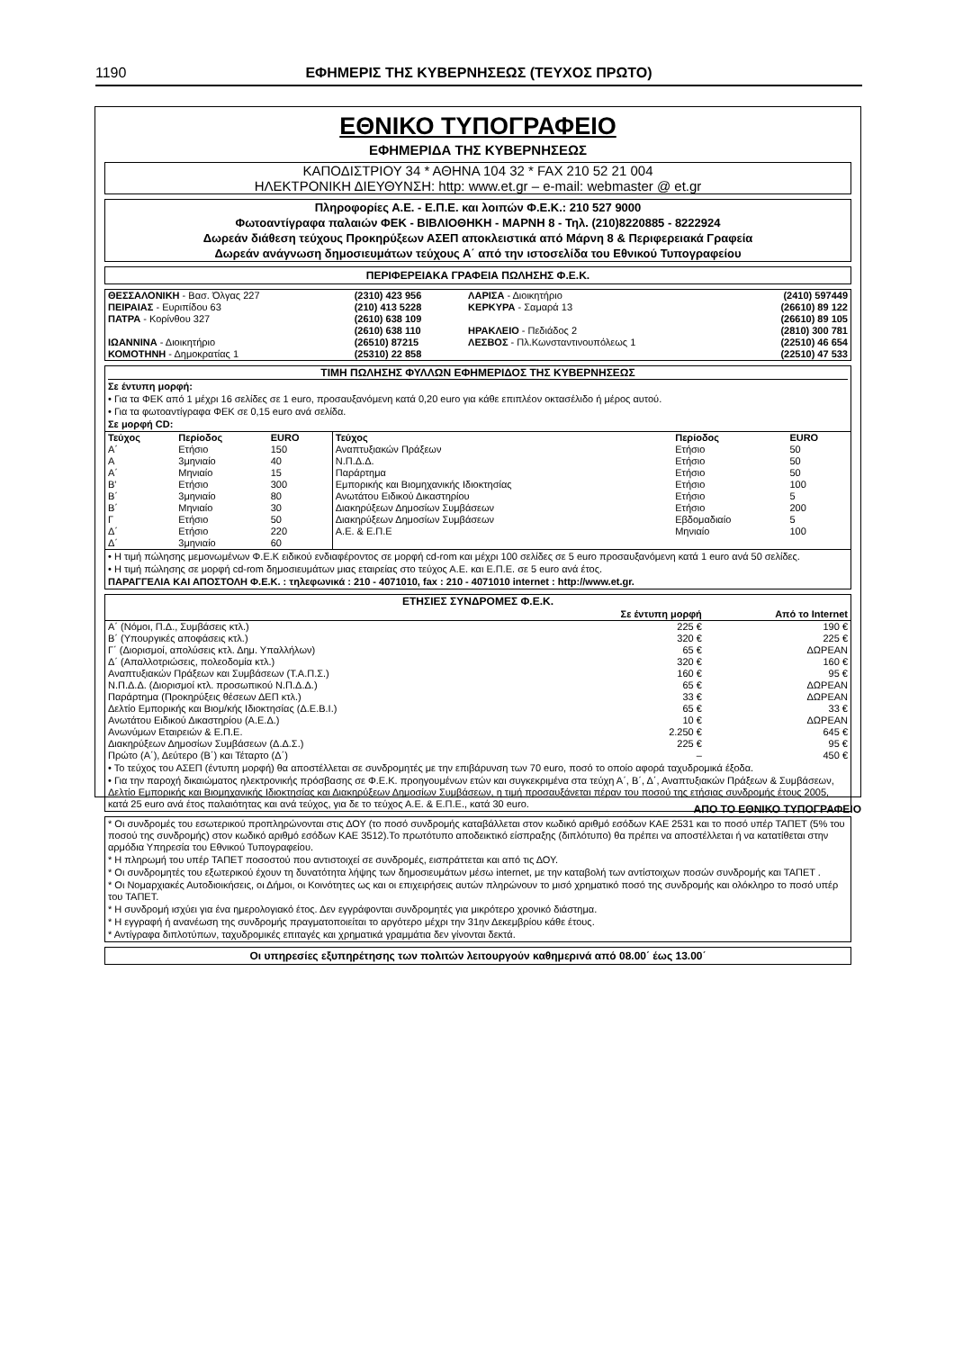1190 ΕΦΗΜΕΡΙΣ ΤΗΣ ΚΥΒΕΡΝΗΣΕΩΣ (ΤΕΥΧΟΣ ΠΡΩΤΟ)
ΕΘΝΙΚΟ ΤΥΠΟΓΡΑΦΕΙΟ
ΕΦΗΜΕΡΙΔΑ ΤΗΣ ΚΥΒΕΡΝΗΣΕΩΣ
ΚΑΠΟΔΙΣΤΡΙΟΥ 34 * ΑΘΗΝΑ 104 32 * FAX 210 52 21 004
ΗΛΕΚΤΡΟΝΙΚΗ ΔΙΕΥΘΥΝΣΗ: http: www.et.gr – e-mail: webmaster @ et.gr
Πληροφορίες Α.Ε. - Ε.Π.Ε. και λοιπών Φ.Ε.Κ.: 210 527 9000
Φωτοαντίγραφα παλαιών ΦΕΚ - ΒΙΒΛΙΟΘΗΚΗ - ΜΑΡΝΗ 8 - Τηλ. (210)8220885 - 8222924
Δωρεάν διάθεση τεύχους Προκηρύξεων ΑΣΕΠ αποκλειστικά από Μάρνη 8 & Περιφερειακά Γραφεία
Δωρεάν ανάγνωση δημοσιευμάτων τεύχους Α΄ από την ιστοσελίδα του Εθνικού Τυπογραφείου
ΠΕΡΙΦΕΡΕΙΑΚΑ ΓΡΑΦΕΙΑ ΠΩΛΗΣΗΣ Φ.Ε.Κ.
| ΘΕΣΣΑΛΟΝΙΚΗ - Βασ. Όλγας 227 | (2310) 423 956 | ΛΑΡΙΣΑ - Διοικητήριο | (2410) 597449 |
| ΠΕΙΡΑΙΑΣ - Ευριπίδου 63 | (210) 413 5228 | ΚΕΡΚΥΡΑ - Σαμαρά 13 | (26610) 89 122 |
| ΠΑΤΡΑ - Κορίνθου 327 | (2610) 638 109 | | (26610) 89 105 |
| | (2610) 638 110 | ΗΡΑΚΛΕΙΟ - Πεδιάδος 2 | (2810) 300 781 |
| ΙΩΑΝΝΙΝΑ - Διοικητήριο | (26510) 87215 | ΛΕΣΒΟΣ - Πλ.Κωνσταντινουπόλεως 1 | (22510) 46 654 |
| ΚΟΜΟΤΗΝΗ - Δημοκρατίας 1 | (25310) 22 858 | | (22510) 47 533 |
ΤΙΜΗ ΠΩΛΗΣΗΣ ΦΥΛΛΩΝ ΕΦΗΜΕΡΙΔΟΣ ΤΗΣ ΚΥΒΕΡΝΗΣΕΩΣ
Σε έντυπη μορφή:
• Για τα ΦΕΚ από 1 μέχρι 16 σελίδες σε 1 euro, προσαυξανόμενη κατά 0,20 euro για κάθε επιπλέον οκτασέλιδο ή μέρος αυτού.
• Για τα φωτοαντίγραφα ΦΕΚ σε 0,15 euro ανά σελίδα.
Σε μορφή CD:
| Τεύχος | Περίοδος | EURO | Τεύχος | Περίοδος | EURO |
| --- | --- | --- | --- | --- | --- |
| Α΄ | Ετήσιο | 150 | Αναπτυξιακών Πράξεων | Ετήσιο | 50 |
| Α | 3μηνιαίο | 40 | Ν.Π.Δ.Δ. | Ετήσιο | 50 |
| Α΄ | Μηνιαίο | 15 | Παράρτημα | Ετήσιο | 50 |
| Β' | Ετήσιο | 300 | Εμπορικής και Βιομηχανικής Ιδιοκτησίας | Ετήσιο | 100 |
| Β΄ | 3μηνιαίο | 80 | Ανωτάτου Ειδικού Δικαστηρίου | Ετήσιο | 5 |
| Β΄ | Μηνιαίο | 30 | Διακηρύξεων Δημοσίων Συμβάσεων | Ετήσιο | 200 |
| Γ | Ετήσιο | 50 | Διακηρύξεων Δημοσίων Συμβάσεων | Εβδομαδιαίο | 5 |
| Δ΄ | Ετήσιο | 220 | Α.Ε. & Ε.Π.Ε | Μηνιαίο | 100 |
| Δ΄ | 3μηνιαίο | 60 | | | |
• Η τιμή πώλησης μεμονωμένων Φ.Ε.Κ ειδικού ενδιαφέροντος σε μορφή cd-rom και μέχρι 100 σελίδες σε 5 euro προσαυξανόμενη κατά 1 euro ανά 50 σελίδες.
• Η τιμή πώλησης σε μορφή cd-rom δημοσιευμάτων μιας εταιρείας στο τεύχος Α.Ε. και Ε.Π.Ε. σε 5 euro ανά έτος.
ΠΑΡΑΓΓΕΛΙΑ ΚΑΙ ΑΠΟΣΤΟΛΗ Φ.Ε.Κ. : τηλεφωνικά : 210 - 4071010, fax : 210 - 4071010 internet : http://www.et.gr.
ΕΤΗΣΙΕΣ ΣΥΝΔΡΟΜΕΣ Φ.Ε.Κ.
| | Σε έντυπη μορφή | Από το Internet |
| --- | --- | --- |
| Α΄ (Νόμοι, Π.Δ., Συμβάσεις κτλ.) | 225 € | 190 € |
| Β΄ (Υπουργικές αποφάσεις κτλ.) | 320 € | 225 € |
| Γ΄ (Διορισμοί, απολύσεις κτλ. Δημ. Υπαλλήλων) | 65 € | ΔΩΡΕΑΝ |
| Δ΄ (Απαλλοτριώσεις, πολεοδομία κτλ.) | 320 € | 160 € |
| Αναπτυξιακών Πράξεων και Συμβάσεων (Τ.Α.Π.Σ.) | 160 € | 95 € |
| Ν.Π.Δ.Δ. (Διορισμοί κτλ. προσωπικού Ν.Π.Δ.Δ.) | 65 € | ΔΩΡΕΑΝ |
| Παράρτημα (Προκηρύξεις θέσεων ΔΕΠ κτλ.) | 33 € | ΔΩΡΕΑΝ |
| Δελτίο Εμπορικής και Βιομ/κής Ιδιοκτησίας (Δ.Ε.Β.Ι.) | 65 € | 33 € |
| Ανωτάτου Ειδικού Δικαστηρίου (Α.Ε.Δ.) | 10 € | ΔΩΡΕΑΝ |
| Ανωνύμων Εταιρειών & Ε.Π.Ε. | 2.250 € | 645 € |
| Διακηρύξεων Δημοσίων Συμβάσεων (Δ.Δ.Σ.) | 225 € | 95 € |
| Πρώτο (Α΄), Δεύτερο (Β΄) και Τέταρτο (Δ΄) | – | 450 € |
• Το τεύχος του ΑΣΕΠ (έντυπη μορφή) θα αποστέλλεται σε συνδρομητές με την επιβάρυνση των 70 euro, ποσό το οποίο αφορά ταχυδρομικά έξοδα.
• Για την παροχή δικαιώματος ηλεκτρονικής πρόσβασης σε Φ.Ε.Κ. προηγουμένων ετών και συγκεκριμένα στα τεύχη Α΄, Β΄, Δ΄, Αναπτυξιακών Πράξεων & Συμβάσεων, Δελτίο Εμπορικής και Βιομηχανικής Ιδιοκτησίας και Διακηρύξεων Δημοσίων Συμβάσεων, η τιμή προσαυξάνεται πέραν του ποσού της ετήσιας συνδρομής έτους 2005, κατά 25 euro ανά έτος παλαιότητας και ανά τεύχος, για δε το τεύχος Α.Ε. & Ε.Π.Ε., κατά 30 euro.
* Οι συνδρομές του εσωτερικού προπληρώνονται στις ΔΟΥ (το ποσό συνδρομής καταβάλλεται στον κωδικό αριθμό εσόδων ΚΑΕ 2531 και το ποσό υπέρ ΤΑΠΕΤ (5% του ποσού της συνδρομής) στον κωδικό αριθμό εσόδων ΚΑΕ 3512).Το πρωτότυπο αποδεικτικό είσπραξης (διπλότυπο) θα πρέπει να αποστέλλεται ή να κατατίθεται στην αρμόδια Υπηρεσία του Εθνικού Τυπογραφείου.
* Η πληρωμή του υπέρ ΤΑΠΕΤ ποσοστού που αντιστοιχεί σε συνδρομές, εισπράττεται και από τις ΔΟΥ.
* Οι συνδρομητές του εξωτερικού έχουν τη δυνατότητα λήψης των δημοσιευμάτων μέσω internet, με την καταβολή των αντίστοιχων ποσών συνδρομής και ΤΑΠΕΤ .
* Οι Νομαρχιακές Αυτοδιοικήσεις, οι Δήμοι, οι Κοινότητες ως και οι επιχειρήσεις αυτών πληρώνουν το μισό χρηματικό ποσό της συνδρομής και ολόκληρο το ποσό υπέρ του ΤΑΠΕΤ.
* Η συνδρομή ισχύει για ένα ημερολογιακό έτος. Δεν εγγράφονται συνδρομητές για μικρότερο χρονικό διάστημα.
* Η εγγραφή ή ανανέωση της συνδρομής πραγματοποιείται το αργότερο μέχρι την 31ην Δεκεμβρίου κάθε έτους.
* Αντίγραφα διπλοτύπων, ταχυδρομικές επιταγές και χρηματικά γραμμάτια δεν γίνονται δεκτά.
Οι υπηρεσίες εξυπηρέτησης των πολιτών λειτουργούν καθημερινά από 08.00΄ έως 13.00΄
ΑΠΟ ΤΟ ΕΘΝΙΚΟ ΤΥΠΟΓΡΑΦΕΙΟ